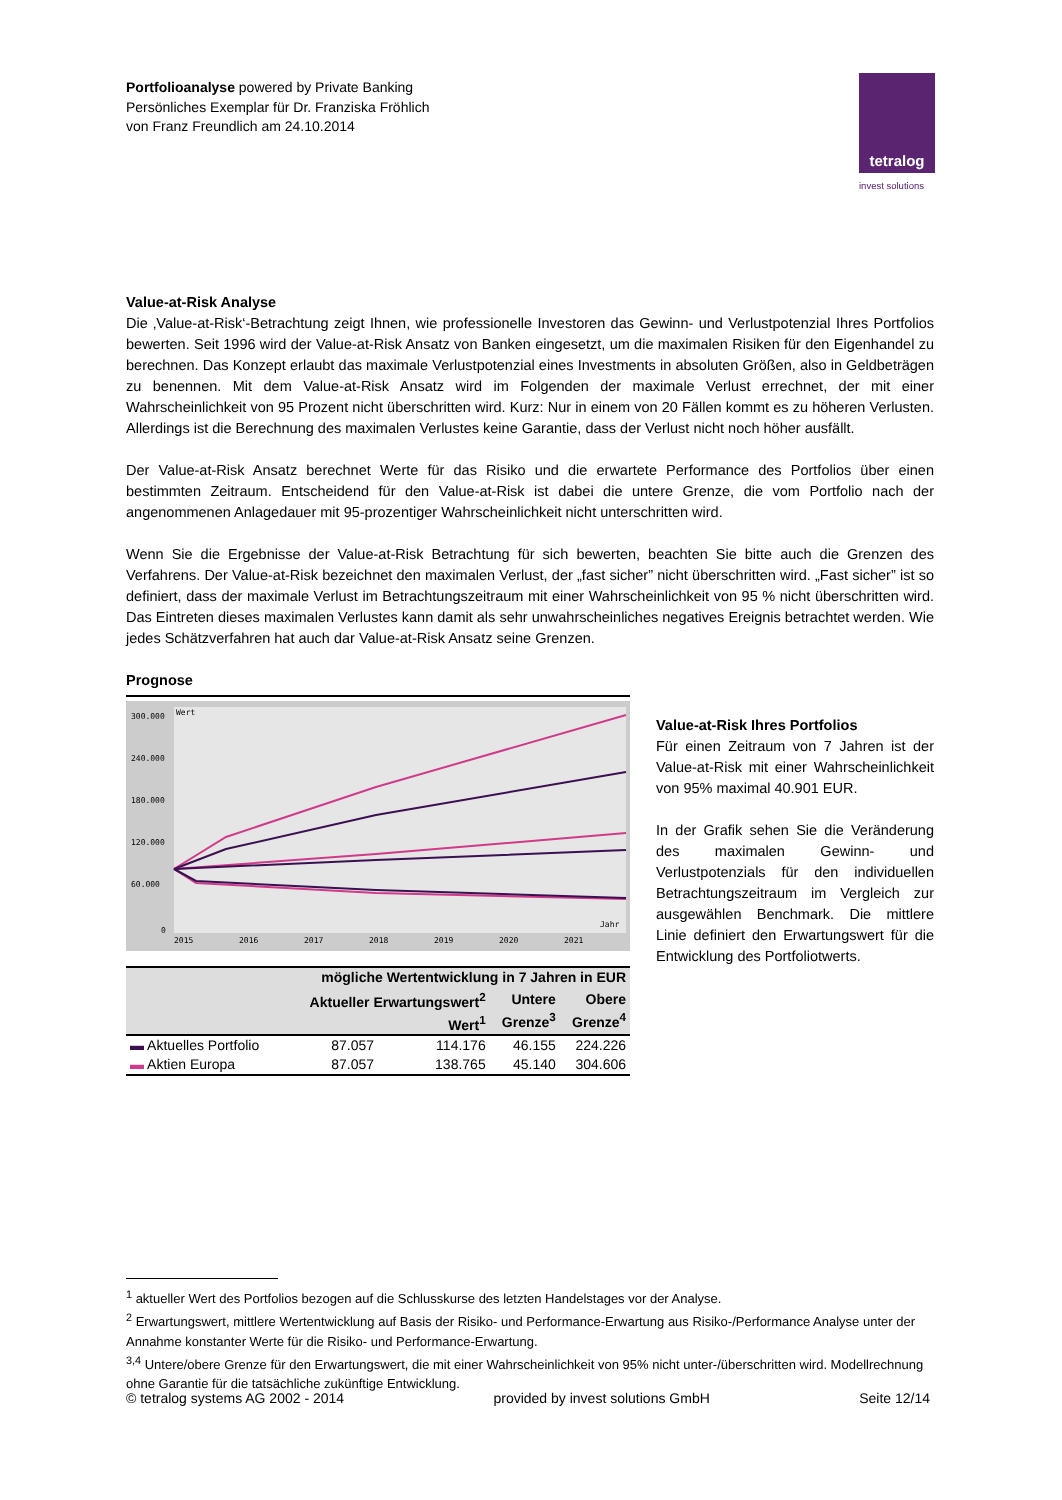Portfolioanalyse powered by Private Banking
Persönliches Exemplar für Dr. Franziska Fröhlich
von Franz Freundlich am 24.10.2014
tetralog
invest solutions
Value-at-Risk Analyse
Die ‚Value-at-Risk‘-Betrachtung zeigt Ihnen, wie professionelle Investoren das Gewinn- und Verlustpotenzial Ihres Portfolios bewerten. Seit 1996 wird der Value-at-Risk Ansatz von Banken eingesetzt, um die maximalen Risiken für den Eigenhandel zu berechnen. Das Konzept erlaubt das maximale Verlustpotenzial eines Investments in absoluten Größen, also in Geldbeträgen zu benennen. Mit dem Value-at-Risk Ansatz wird im Folgenden der maximale Verlust errechnet, der mit einer Wahrscheinlichkeit von 95 Prozent nicht überschritten wird. Kurz: Nur in einem von 20 Fällen kommt es zu höheren Verlusten. Allerdings ist die Berechnung des maximalen Verlustes keine Garantie, dass der Verlust nicht noch höher ausfällt.
Der Value-at-Risk Ansatz berechnet Werte für das Risiko und die erwartete Performance des Portfolios über einen bestimmten Zeitraum. Entscheidend für den Value-at-Risk ist dabei die untere Grenze, die vom Portfolio nach der angenommenen Anlagedauer mit 95-prozentiger Wahrscheinlichkeit nicht unterschritten wird.
Wenn Sie die Ergebnisse der Value-at-Risk Betrachtung für sich bewerten, beachten Sie bitte auch die Grenzen des Verfahrens. Der Value-at-Risk bezeichnet den maximalen Verlust, der „fast sicher” nicht überschritten wird. „Fast sicher” ist so definiert, dass der maximale Verlust im Betrachtungszeitraum mit einer Wahrscheinlichkeit von 95 % nicht überschritten wird. Das Eintreten dieses maximalen Verlustes kann damit als sehr unwahrscheinliches negatives Ereignis betrachtet werden. Wie jedes Schätzverfahren hat auch dar Value-at-Risk Ansatz seine Grenzen.
Prognose
Wert
300.000
240.000
180.000
120.000
60.000
0
Jahr
2015
2016
2017
2018
2019
2020
2021
| mögliche Wertentwicklung in 7 Jahren in EUR | | | | |
| --- | --- | --- | --- | --- |
| | Aktueller Erwartungswert<sup>2</sup> Wert<sup>1</sup> | | Untere Grenze<sup>3</sup> | Obere Grenze<sup>4</sup> |
| ▬ Aktuelles Portfolio | 87.057 | 114.176 | 46.155 | 224.226 |
| ▬ Aktien Europa | 87.057 | 138.765 | 45.140 | 304.606 |
Value-at-Risk Ihres Portfolios
Für einen Zeitraum von 7 Jahren ist der Value-at-Risk mit einer Wahrscheinlichkeit von 95% maximal 40.901 EUR.
In der Grafik sehen Sie die Veränderung des maximalen Gewinn- und Verlustpotenzials für den individuellen Betrachtungszeitraum im Vergleich zur ausgewählen Benchmark. Die mittlere Linie definiert den Erwartungswert für die Entwicklung des Portfoliotwerts.
<sup>1</sup> aktueller Wert des Portfolios bezogen auf die Schlusskurse des letzten Handelstages vor der Analyse.
<sup>2</sup> Erwartungswert, mittlere Wertentwicklung auf Basis der Risiko- und Performance-Erwartung aus Risiko-/Performance Analyse unter der Annahme konstanter Werte für die Risiko- und Performance-Erwartung.
<sup>3,4</sup> Untere/obere Grenze für den Erwartungswert, die mit einer Wahrscheinlichkeit von 95% nicht unter-/überschritten wird. Modellrechnung ohne Garantie für die tatsächliche zukünftige Entwicklung.
© tetralog systems AG 2002 - 2014 provided by invest solutions GmbH Seite 12/14